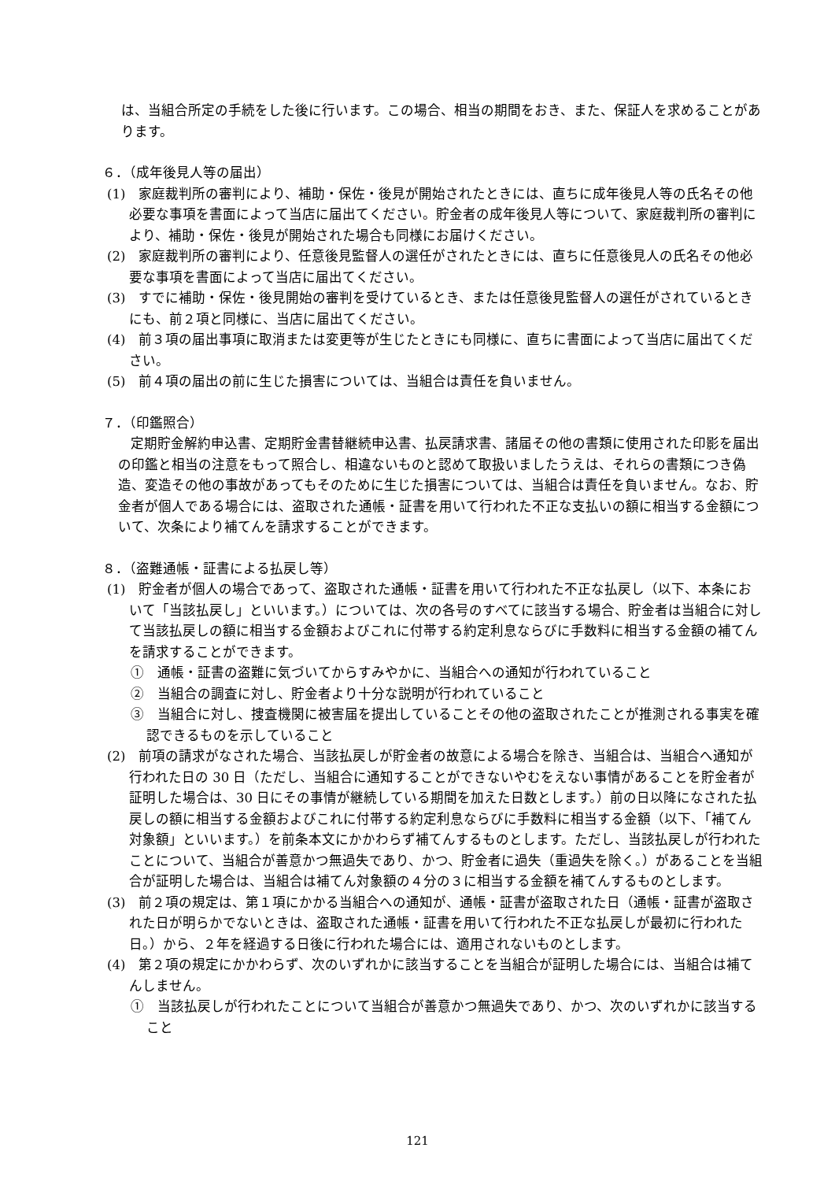は、当組合所定の手続をした後に行います。この場合、相当の期間をおき、また、保証人を求めることがあります。
６．（成年後見人等の届出）
(1)　家庭裁判所の審判により、補助・保佐・後見が開始されたときには、直ちに成年後見人等の氏名その他必要な事項を書面によって当店に届出てください。貯金者の成年後見人等について、家庭裁判所の審判により、補助・保佐・後見が開始された場合も同様にお届けください。
(2)　家庭裁判所の審判により、任意後見監督人の選任がされたときには、直ちに任意後見人の氏名その他必要な事項を書面によって当店に届出てください。
(3)　すでに補助・保佐・後見開始の審判を受けているとき、または任意後見監督人の選任がされているときにも、前２項と同様に、当店に届出てください。
(4)　前３項の届出事項に取消または変更等が生じたときにも同様に、直ちに書面によって当店に届出てください。
(5)　前４項の届出の前に生じた損害については、当組合は責任を負いません。
７．（印鑑照合）
定期貯金解約申込書、定期貯金書替継続申込書、払戻請求書、諸届その他の書類に使用された印影を届出の印鑑と相当の注意をもって照合し、相違ないものと認めて取扱いましたうえは、それらの書類につき偽造、変造その他の事故があってもそのために生じた損害については、当組合は責任を負いません。なお、貯金者が個人である場合には、盗取された通帳・証書を用いて行われた不正な支払いの額に相当する金額について、次条により補てんを請求することができます。
８．（盗難通帳・証書による払戻し等）
(1)　貯金者が個人の場合であって、盗取された通帳・証書を用いて行われた不正な払戻し（以下、本条において「当該払戻し」といいます。）については、次の各号のすべてに該当する場合、貯金者は当組合に対して当該払戻しの額に相当する金額およびこれに付帯する約定利息ならびに手数料に相当する金額の補てんを請求することができます。
①　通帳・証書の盗難に気づいてからすみやかに、当組合への通知が行われていること
②　当組合の調査に対し、貯金者より十分な説明が行われていること
③　当組合に対し、捜査機関に被害届を提出していることその他の盗取されたことが推測される事実を確認できるものを示していること
(2)　前項の請求がなされた場合、当該払戻しが貯金者の故意による場合を除き、当組合は、当組合へ通知が行われた日の 30 日（ただし、当組合に通知することができないやむをえない事情があることを貯金者が証明した場合は、30 日にその事情が継続している期間を加えた日数とします。）前の日以降になされた払戻しの額に相当する金額およびこれに付帯する約定利息ならびに手数料に相当する金額（以下、「補てん対象額」といいます。）を前条本文にかかわらず補てんするものとします。ただし、当該払戻しが行われたことについて、当組合が善意かつ無過失であり、かつ、貯金者に過失（重過失を除く。）があることを当組合が証明した場合は、当組合は補てん対象額の４分の３に相当する金額を補てんするものとします。
(3)　前２項の規定は、第１項にかかる当組合への通知が、通帳・証書が盗取された日（通帳・証書が盗取された日が明らかでないときは、盗取された通帳・証書を用いて行われた不正な払戻しが最初に行われた日。）から、２年を経過する日後に行われた場合には、適用されないものとします。
(4)　第２項の規定にかかわらず、次のいずれかに該当することを当組合が証明した場合には、当組合は補てんしません。
①　当該払戻しが行われたことについて当組合が善意かつ無過失であり、かつ、次のいずれかに該当すること
121